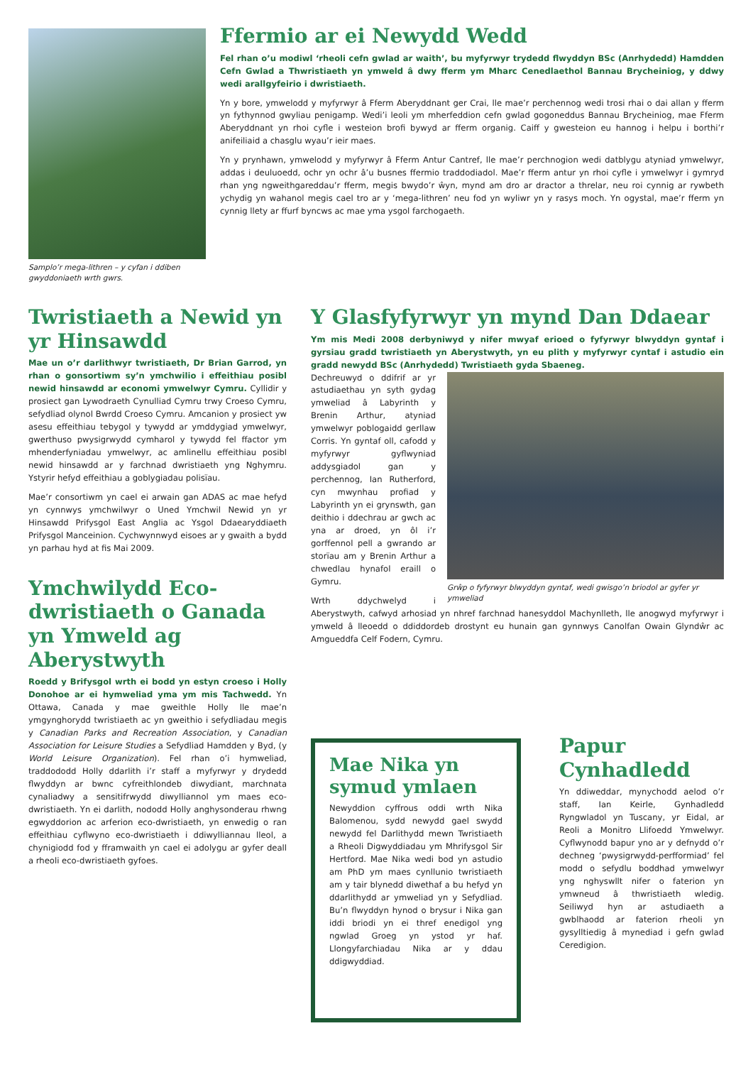Samplo’r mega-lithren – y cyfan i ddiben gwyddoniaeth wrth gwrs.
Ffermio ar ei Newydd Wedd
Fel rhan o’u modiwl ‘rheoli cefn gwlad ar waith’, bu myfyrwyr trydedd flwyddyn BSc (Anrhydedd) Hamdden Cefn Gwlad a Thwristiaeth yn ymweld â dwy fferm ym Mharc Cenedlaethol Bannau Brycheiniog, y ddwy wedi arallgyfeirio i dwristiaeth.
Yn y bore, ymwelodd y myfyrwyr â Fferm Aberyddnant ger Crai, lle mae’r perchennog wedi trosi rhai o dai allan y fferm yn fythynnod gwyliau penigamp. Wedi’i leoli ym mherfeddion cefn gwlad gogoneddus Bannau Brycheiniog, mae Fferm Aberyddnant yn rhoi cyfle i westeion brofi bywyd ar fferm organig. Caiff y gwesteion eu hannog i helpu i borthi’r anifeiliaid a chasglu wyau’r ieir maes.
Yn y prynhawn, ymwelodd y myfyrwyr â Fferm Antur Cantref, lle mae’r perchnogion wedi datblygu atyniad ymwelwyr, addas i deuluoedd, ochr yn ochr â’u busnes ffermio traddodiadol. Mae’r fferm antur yn rhoi cyfle i ymwelwyr i gymryd rhan yng ngweithgareddau’r fferm, megis bwydo’r ŵyn, mynd am dro ar dractor a threlar, neu roi cynnig ar rywbeth ychydig yn wahanol megis cael tro ar y ‘mega-lithren’ neu fod yn wyliwr yn y rasys moch. Yn ogystal, mae’r fferm yn cynnig llety ar ffurf byncws ac mae yma ysgol farchogaeth.
Twristiaeth a Newid yn yr Hinsawdd
Mae un o’r darlithwyr twristiaeth, Dr Brian Garrod, yn rhan o gonsortiwm sy’n ymchwilio i effeithiau posibl newid hinsawdd ar economi ymwelwyr Cymru. Cyllidir y prosiect gan Lywodraeth Cynulliad Cymru trwy Croeso Cymru, sefydliad olynol Bwrdd Croeso Cymru. Amcanion y prosiect yw asesu effeithiau tebygol y tywydd ar ymddygiad ymwelwyr, gwerthuso pwysigrwydd cymharol y tywydd fel ffactor ym mhenderfyniadau ymwelwyr, ac amlinellu effeithiau posibl newid hinsawdd ar y farchnad dwristiaeth yng Nghymru. Ystyrir hefyd effeithiau a goblygiadau polisïau.
Mae’r consortiwm yn cael ei arwain gan ADAS ac mae hefyd yn cynnwys ymchwilwyr o Uned Ymchwil Newid yn yr Hinsawdd Prifysgol East Anglia ac Ysgol Ddaearyddiaeth Prifysgol Manceinion. Cychwynnwyd eisoes ar y gwaith a bydd yn parhau hyd at fis Mai 2009.
Ymchwilydd Eco-dwristiaeth o Ganada yn Ymweld ag Aberystwyth
Roedd y Brifysgol wrth ei bodd yn estyn croeso i Holly Donohoe ar ei hymweliad yma ym mis Tachwedd. Yn Ottawa, Canada y mae gweithle Holly lle mae’n ymgynghorydd twristiaeth ac yn gweithio i sefydliadau megis y Canadian Parks and Recreation Association, y Canadian Association for Leisure Studies a Sefydliad Hamdden y Byd, (y World Leisure Organization). Fel rhan o’i hymweliad, traddododd Holly ddarlith i’r staff a myfyrwyr y drydedd flwyddyn ar bwnc cyfreithlondeb diwydiant, marchnata cynaliadwy a sensitifrwydd diwylliannol ym maes eco-dwristiaeth. Yn ei darlith, nododd Holly anghysonderau rhwng egwyddorion ac arferion eco-dwristiaeth, yn enwedig o ran effeithiau cyflwyno eco-dwristiaeth i ddiwylliannau lleol, a chynigiodd fod y fframwaith yn cael ei adolygu ar gyfer deall a rheoli eco-dwristiaeth gyfoes.
Y Glasfyfyrwyr yn mynd Dan Ddaear
Ym mis Medi 2008 derbyniwyd y nifer mwyaf erioed o fyfyrwyr blwyddyn gyntaf i gyrsiau gradd twristiaeth yn Aberystwyth, yn eu plith y myfyrwyr cyntaf i astudio ein gradd newydd BSc (Anrhydedd) Twristiaeth gyda Sbaeneg.
Grŵp o fyfyrwyr blwyddyn gyntaf, wedi gwisgo’n briodol ar gyfer yr ymweliad
Dechreuwyd o ddifrif ar yr astudiaethau yn syth gydag ymweliad â Labyrinth y Brenin Arthur, atyniad ymwelwyr poblogaidd gerllaw Corris. Yn gyntaf oll, cafodd y myfyrwyr gyflwyniad addysgiadol gan y perchennog, Ian Rutherford, cyn mwynhau profiad y Labyrinth yn ei grynswth, gan deithio i ddechrau ar gwch ac yna ar droed, yn ôl i’r gorffennol pell a gwrando ar storïau am y Brenin Arthur a chwedlau hynafol eraill o Gymru.
Wrth ddychwelyd i Aberystwyth, cafwyd arhosiad yn nhref farchnad hanesyddol Machynlleth, lle anogwyd myfyrwyr i ymweld â lleoedd o ddiddordeb drostynt eu hunain gan gynnwys Canolfan Owain Glyndŵr ac Amgueddfa Celf Fodern, Cymru.
Mae Nika yn symud ymlaen
Newyddion cyffrous oddi wrth Nika Balomenou, sydd newydd gael swydd newydd fel Darlithydd mewn Twristiaeth a Rheoli Digwyddiadau ym Mhrifysgol Sir Hertford. Mae Nika wedi bod yn astudio am PhD ym maes cynllunio twristiaeth am y tair blynedd diwethaf a bu hefyd yn ddarlithydd ar ymweliad yn y Sefydliad. Bu’n flwyddyn hynod o brysur i Nika gan iddi briodi yn ei thref enedigol yng ngwlad Groeg yn ystod yr haf. Llongyfarchiadau Nika ar y ddau ddigwyddiad.
Papur Cynhadledd
Yn ddiweddar, mynychodd aelod o’r staff, Ian Keirle, Gynhadledd Ryngwladol yn Tuscany, yr Eidal, ar Reoli a Monitro Llifoedd Ymwelwyr. Cyflwynodd bapur yno ar y defnydd o’r dechneg ‘pwysigrwydd-perfformiad’ fel modd o sefydlu boddhad ymwelwyr yng nghyswllt nifer o faterion yn ymwneud â thwristiaeth wledig. Seiliwyd hyn ar astudiaeth a gwblhaodd ar faterion rheoli yn gysylltiedig â mynediad i gefn gwlad Ceredigion.